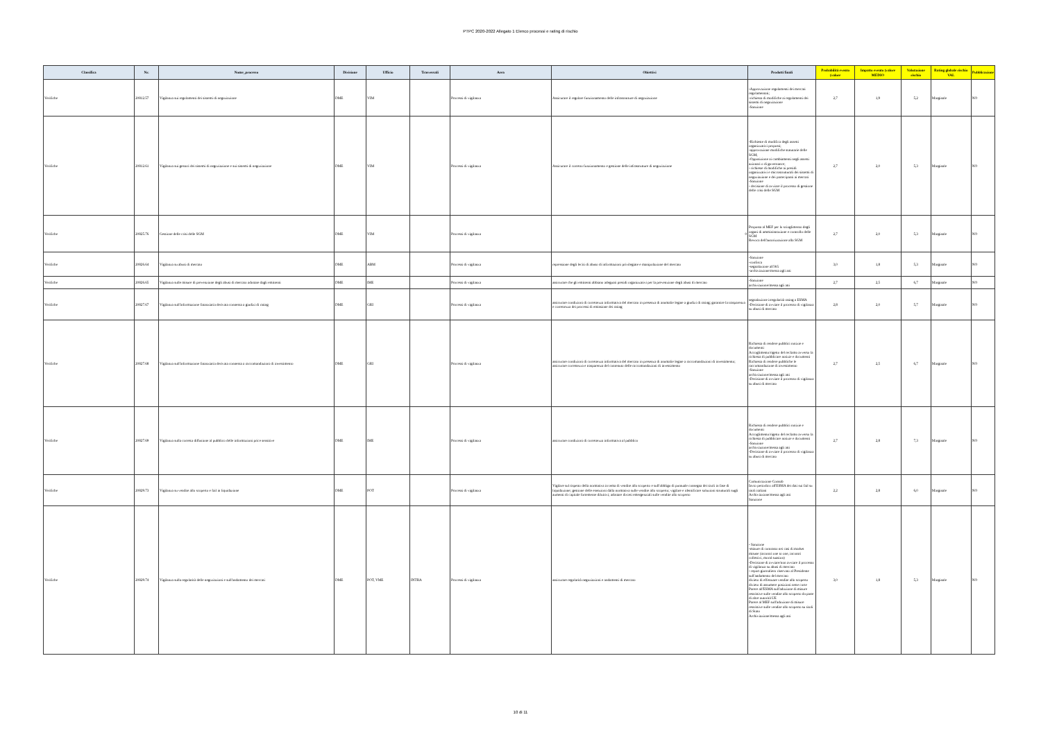PTPC 2020-2022 Allegato 1 Elenco processi e rating di rischio
| Classifica | Nr. | Nome_processo | Divisione | Ufficio | Trasversali | Area | Obiettivi | Prodotti finali | Probabilità evento (valore | Impatto evento (valore MEDIO | Valutazione rischio | Rating globale rischio VAL | Pubblicazione |
| --- | --- | --- | --- | --- | --- | --- | --- | --- | --- | --- | --- | --- | --- |
| Verifiche | 20812.57 | Vigilanza sui regolamenti dei sistemi di negoziazione | DME | VIM | | Processi di vigilanza | Assicurare il regolare funzionamento delle infrastrutture di negoziazione | -Approvazione regolamenti dei mercati regolamentati; -richiesta di modifiche ai regolamenti dei sistemi di negoziazione -Sanzione | 2,7 | 1,9 | 5,2 | Marginale | NO |
| Verifiche | 20812.61 | Vigilanza sui gestori dei sistemi di negoziazione e sui sistemi di negoziazione | DME | VIM | | Processi di vigilanza | Assicurare il corretto funzionamento e gestione delle infrastrutture di negoziazione | -Richieste di modifica degli assetti organizzativi proposti; -approvazione modifiche statutarie delle SGM; -Opposizione ai cambiamenti negli assetti azionari o di governance; - richieste di modifiche ai presidi organizzativi e microstrutturali dei sistemi di negoziazione e dei partecipanti ai mercati -Sanzione - decisione di avviare il processo di gestione delle crisi delle SGM | 2,7 | 2,0 | 5,3 | Marginale | NO |
| Verifiche | 20825.76 | Gestione delle crisi delle SGM | DME | VIM | | Processi di vigilanza | 0 | Proposta al MEF per lo scioglimento degli organi di amministrazione e controllo delle SGM Revoca dell'autorizzazione alla SGM | 2,7 | 2,0 | 5,3 | Marginale | NO |
| Verifiche | 20826.64 | Vigilanza su abusi di mercato | DME | ABM | | Processi di vigilanza | repressione degli leciti di abuso di informazioni privilegiate e manipolazione del mercato | -Sanzione -confisca -segnalazione all'AG -archiviazione/messa agli atti | 3,0 | 1,8 | 5,3 | Marginale | NO |
| Verifiche | 20826.65 | Vigilanza sulle misure di prevenzione degli abusi di mercato adottate dagli emittenti | DME | IME | | Processi di vigilanza | assicurare che gli emittenti abbiano adeguati presidi organizzativi per la prevenzione degli abusi di mercato | -Sanzione archiviazione/messa agli atti | 2,7 | 2,5 | 6,7 | Marginale | NO |
| Verifiche | 20827.67 | Vigilanza sull'informazione finanziaria derivata connessa a giudizi di rating | DME | GRI | | Processi di vigilanza | assicurare condizioni di correttezza informativa del mercato in presenza di anomalie legate a giudizi di rating; garantire la trasparenza e correttezza dei processi di emissione dei rating | segnalazione irregolarità rating a ESMA -Decisione di avviare il processo di vigilanza su abusi di mercato | 2,8 | 2,0 | 5,7 | Marginale | NO |
| Verifiche | 20827.68 | Vigilanza sull'informazione finanziaria derivata connessa a raccomandazioni di investimento | DME | GRI | | Processi di vigilanza | assicurare condizioni di correttezza informativa del mercato in presenza di anomalie legate a raccomandazioni di investimento; assicurare correttezza e trasparenza del contenuto delle raccomandazioni di investimento | Richiesta di rendere pubblici notizie e documenti Accoglimento/rigetto del reclamo avverso la richiesta di pubblicare notizie e documenti Richiesta di rendere pubbliche le raccomandazione di investimento -Sanzione archiviazione/messa agli atti -Decisione di avviare il processo di vigilanza su abusi di mercato | 2,7 | 2,5 | 6,7 | Marginale | NO |
| Verifiche | 20827.69 | Vigilanza sulla corretta diffusione al pubblico delle informazioni price sensitive | DME | IME | | Processi di vigilanza | assicurare condizioni di correttezza informativa al pubblico | Richiesta di rendere pubblici notizie e documenti Accoglimento/rigetto del reclamo avverso la richiesta di pubblicare notizie e documenti -Sanzione archiviazione/messa agli atti -Decisione di avviare il processo di vigilanza su abusi di mercato | 2,7 | 2,8 | 7,3 | Marginale | NO |
| Verifiche | 20829.73 | Vigilanza su vendite allo scoperto e fail in liquidazione | DME | POT | | Processi di vigilanza | Vigilare sul rispetto della normativa in tema di vendite allo scoperto e sull'obbligo di puntuale consegna dei titoli in fase di liquidazione; gestione delle esenzioni dalla normativa sulle vendite allo scoperto; vigilare e identificare soluzioni strutturali sugli aumenti di capitale fortemente diluitivi; adottare divieti emergenziali sulle vendite allo scoperto | Comunicazione Consob Invio periodico all'ESMA dei dati sui fail su titoli italiani Archiviazione/messa agli atti Sanzione | 2,2 | 2,8 | 6,0 | Marginale | NO |
| Verifiche | 20829.74 | Vigilanza sulla regolarità delle negoziazioni e sull'andamento dei mercati | DME | POT, VME | INTRA | Processi di vigilanza | assicurare regolarità negoziazioni e andamenti di mercato | - Sanzione -misure di contrasto nei casi di market misuse (incontri one to one, incontri collettivi, moral suasion) -Decisione di avviare/non avviare il processo di vigilanza su abusi di mercato - report giornaliero riservato al Presidente sull'andamento del mercato divieto di effettuare vendite allo scoperto divieto di assumere posizioni nette corte Parere all'ESMA sull'adozione di misure restrittive sulle vendite allo scoperto da parte di altre autorità UE Parere al MEF sull'adozione di misure restrittive sulle vendite allo scoperto su titoli di Stato Archiviazione/messa agli atti | 3,0 | 1,8 | 5,3 | Marginale | NO |
10 di 11